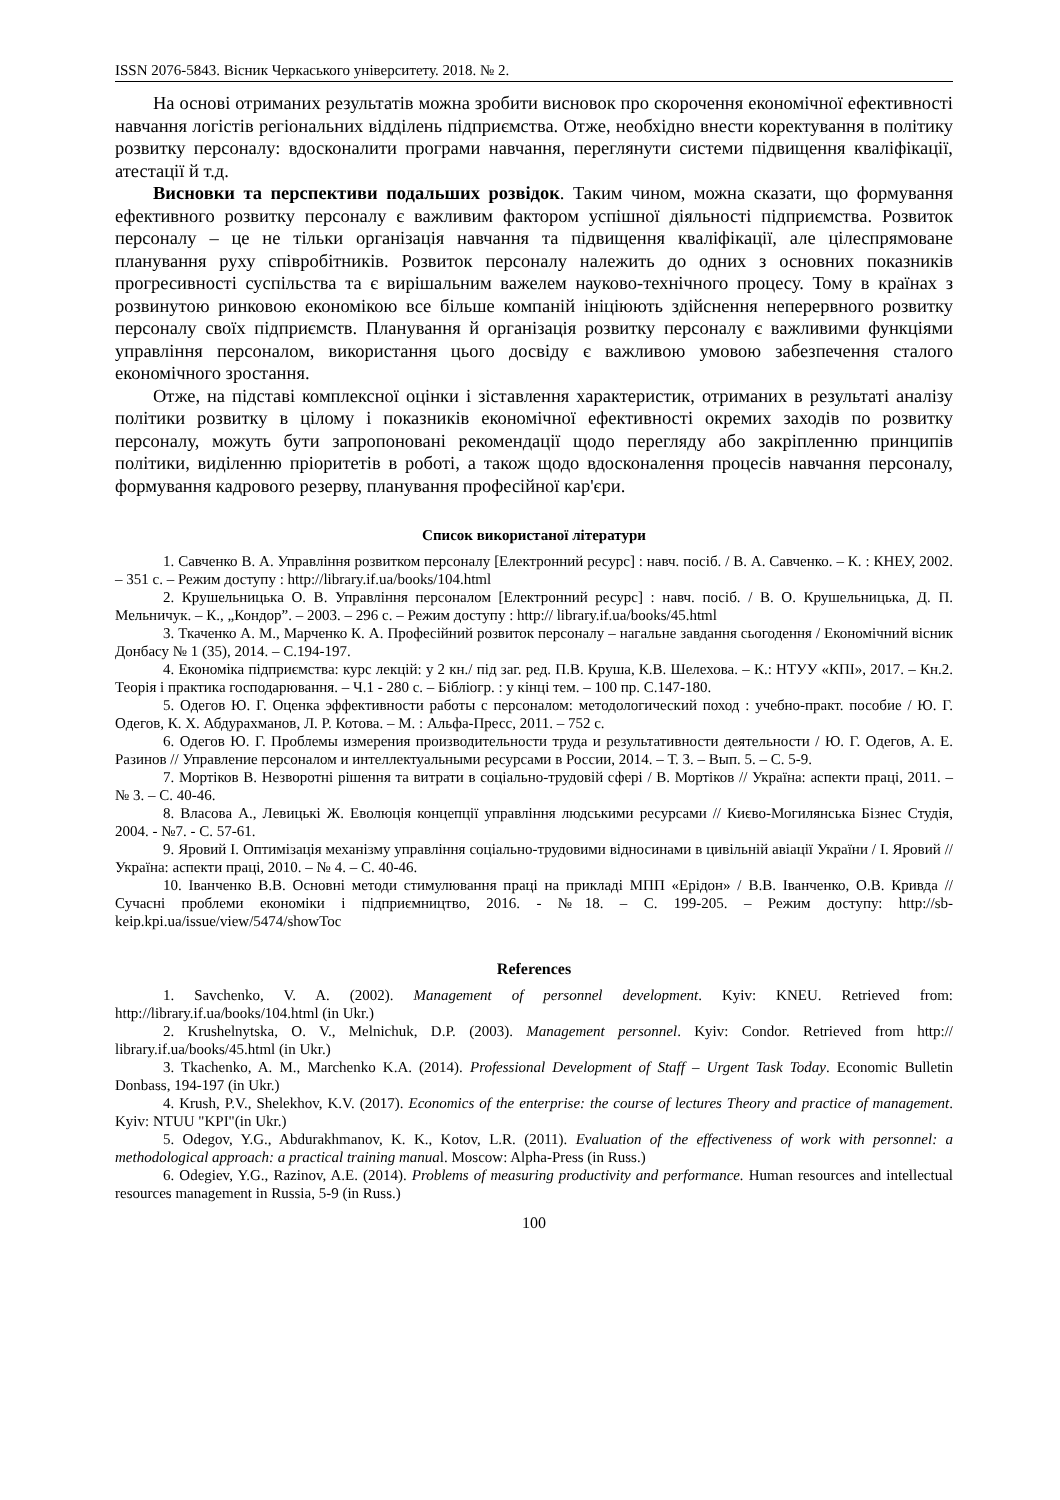ISSN 2076-5843. Вісник Черкаського університету. 2018. № 2.
На основі отриманих результатів можна зробити висновок про скорочення економічної ефективності навчання логістів регіональних відділень підприємства. Отже, необхідно внести коректування в політику розвитку персоналу: вдосконалити програми навчання, переглянути системи підвищення кваліфікації, атестації й т.д.
Висновки та перспективи подальших розвідок. Таким чином, можна сказати, що формування ефективного розвитку персоналу є важливим фактором успішної діяльності підприємства. Розвиток персоналу – це не тільки організація навчання та підвищення кваліфікації, але цілеспрямоване планування руху співробітників. Розвиток персоналу належить до одних з основних показників прогресивності суспільства та є вирішальним важелем науково-технічного процесу. Тому в країнах з розвинутою ринковою економікою все більше компаній ініціюють здійснення неперервного розвитку персоналу своїх підприємств. Планування й організація розвитку персоналу є важливими функціями управління персоналом, використання цього досвіду є важливою умовою забезпечення сталого економічного зростання.
Отже, на підставі комплексної оцінки і зіставлення характеристик, отриманих в результаті аналізу політики розвитку в цілому і показників економічної ефективності окремих заходів по розвитку персоналу, можуть бути запропоновані рекомендації щодо перегляду або закріпленню принципів політики, виділенню пріоритетів в роботі, а також щодо вдосконалення процесів навчання персоналу, формування кадрового резерву, планування професійної кар'єри.
Список використаної літератури
1. Савченко В. А. Управління розвитком персоналу [Електронний ресурс] : навч. посіб. / В. А. Савченко. – К. : КНЕУ, 2002. – 351 с. – Режим доступу : http://library.if.ua/books/104.html
2. Крушельницька О. В. Управління персоналом [Електронний ресурс] : навч. посіб. / В. О. Крушельницька, Д. П. Мельничук. – К., „Кондор”. – 2003. – 296 с. – Режим доступу : http:// library.if.ua/books/45.html
3. Ткаченко А. М., Марченко К. А. Професійний розвиток персоналу – нагальне завдання сьогодення / Економічний вісник Донбасу № 1 (35), 2014. – С.194-197.
4. Економіка підприємства: курс лекцій: у 2 кн./ під заг. ред. П.В. Круша, К.В. Шелехова. – К.: НТУУ «КПІ», 2017. – Кн.2. Теорія і практика господарювання. – Ч.1 - 280 с. – Бібліогр. : у кінці тем. – 100 пр. С.147-180.
5. Одегов Ю. Г. Оценка эффективности работы с персоналом: методологический поход : учебно-практ. пособие / Ю. Г. Одегов, К. Х. Абдурахманов, Л. Р. Котова. – М. : Альфа-Пресс, 2011. – 752 с.
6. Одегов Ю. Г. Проблемы измерения производительности труда и результативности деятельности / Ю. Г. Одегов, А. Е. Разинов // Управление персоналом и интеллектуальными ресурсами в России, 2014. – Т. 3. – Вып. 5. – С. 5-9.
7. Мортіков В. Незворотні рішення та витрати в соціально-трудовій сфері / В. Мортіков // Україна: аспекти праці, 2011. – № 3. – С. 40-46.
8. Власова А., Левицькі Ж. Еволюція концепції управління людськими ресурсами // Києво-Могилянська Бізнес Студія, 2004. - №7. - С. 57-61.
9. Яровий І. Оптимізація механізму управління соціально-трудовими відносинами в цивільній авіації України / І. Яровий // Україна: аспекти праці, 2010. – № 4. – С. 40-46.
10. Іванченко В.В. Основні методи стимулювання праці на прикладі МПП «Ерідон» / В.В. Іванченко, О.В. Кривда // Сучасні проблеми економіки і підприємництво, 2016. - №18. – С. 199-205. – Режим доступу: http://sb-keip.kpi.ua/issue/view/5474/showToc
References
1. Savchenko, V. A. (2002). Management of personnel development. Kyiv: KNEU. Retrieved from: http://library.if.ua/books/104.html (in Ukr.)
2. Krushelnytska, O. V., Melnichuk, D.P. (2003). Management personnel. Kyiv: Condor. Retrieved from http:// library.if.ua/books/45.html (in Ukr.)
3. Tkachenko, A. M., Marchenko K.A. (2014). Professional Development of Staff – Urgent Task Today. Economic Bulletin Donbass, 194-197 (in Ukr.)
4. Krush, P.V., Shelekhov, K.V. (2017). Economics of the enterprise: the course of lectures Theory and practice of management. Kyiv: NTUU "KPI"(in Ukr.)
5. Odegov, Y.G., Abdurakhmanov, K. K., Kotov, L.R. (2011). Evaluation of the effectiveness of work with personnel: a methodological approach: a practical training manual. Moscow: Alpha-Press (in Russ.)
6. Odegiev, Y.G., Razinov, A.E. (2014). Problems of measuring productivity and performance. Human resources and intellectual resources management in Russia, 5-9 (in Russ.)
100